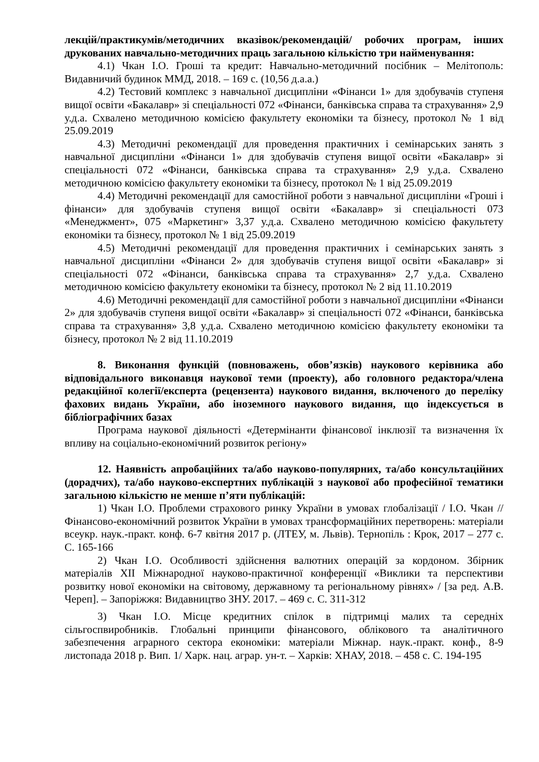лекцій/практикумів/методичних вказівок/рекомендацій/ робочих програм, інших друкованих навчально-методичних праць загальною кількістю три найменування:
4.1) Чкан І.О. Гроші та кредит: Навчально-методичний посібник – Мелітополь: Видавничий будинок ММД, 2018. – 169 с. (10,56 д.а.а.)
4.2) Тестовий комплекс з навчальної дисципліни «Фінанси 1» для здобувачів ступеня вищої освіти «Бакалавр» зі спеціальності 072 «Фінанси, банківська справа та страхування» 2,9 у.д.а. Схвалено методичною комісією факультету економіки та бізнесу, протокол № 1 від 25.09.2019
4.3) Методичні рекомендації для проведення практичних і семінарських занять з навчальної дисципліни «Фінанси 1» для здобувачів ступеня вищої освіти «Бакалавр» зі спеціальності 072 «Фінанси, банківська справа та страхування» 2,9 у.д.а. Схвалено методичною комісією факультету економіки та бізнесу, протокол № 1 від 25.09.2019
4.4) Методичні рекомендації для самостійної роботи з навчальної дисципліни «Гроші і фінанси» для здобувачів ступеня вищої освіти «Бакалавр» зі спеціальності 073 «Менеджмент», 075 «Маркетинг» 3,37 у.д.а. Схвалено методичною комісією факультету економіки та бізнесу, протокол № 1 від 25.09.2019
4.5) Методичні рекомендації для проведення практичних і семінарських занять з навчальної дисципліни «Фінанси 2» для здобувачів ступеня вищої освіти «Бакалавр» зі спеціальності 072 «Фінанси, банківська справа та страхування» 2,7 у.д.а. Схвалено методичною комісією факультету економіки та бізнесу, протокол № 2 від 11.10.2019
4.6) Методичні рекомендації для самостійної роботи з навчальної дисципліни «Фінанси 2» для здобувачів ступеня вищої освіти «Бакалавр» зі спеціальності 072 «Фінанси, банківська справа та страхування» 3,8 у.д.а. Схвалено методичною комісією факультету економіки та бізнесу, протокол № 2 від 11.10.2019
8. Виконання функцій (повноважень, обов’язків) наукового керівника або відповідального виконавця наукової теми (проекту), або головного редактора/члена редакційної колегії/експерта (рецензента) наукового видання, включеного до переліку фахових видань України, або іноземного наукового видання, що індексується в бібліографічних базах
Програма наукової діяльності «Детермінанти фінансової інклюзії та визначення їх впливу на соціально-економічний розвиток регіону»
12. Наявність апробаційних та/або науково-популярних, та/або консультаційних (дорадчих), та/або науково-експертних публікацій з наукової або професійної тематики загальною кількістю не менше п’яти публікацій:
1) Чкан І.О. Проблеми страхового ринку України в умовах глобалізації / І.О. Чкан // Фінансово-економічний розвиток України в умовах трансформаційних перетворень: матеріали всеукр. наук.-практ. конф. 6-7 квітня 2017 р. (ЛТЕУ, м. Львів). Тернопіль : Крок, 2017 – 277 с. С. 165-166
2) Чкан І.О. Особливості здійснення валютних операцій за кордоном. Збірник матеріалів XII Міжнародної науково-практичної конференції «Виклики та перспективи розвитку нової економіки на світовому, державному та регіональному рівнях» / [за ред. А.В. Череп]. – Запоріжжя: Видавництво ЗНУ. 2017. – 469 с. С. 311-312
3) Чкан І.О. Місце кредитних спілок в підтримці малих та середніх сільгоспвиробників. Глобальні принципи фінансового, облікового та аналітичного забезпечення аграрного сектора економіки: матеріали Міжнар. наук.-практ. конф., 8-9 листопада 2018 р. Вип. 1/ Харк. нац. аграр. ун-т. – Харків: ХНАУ, 2018. – 458 с. С. 194-195